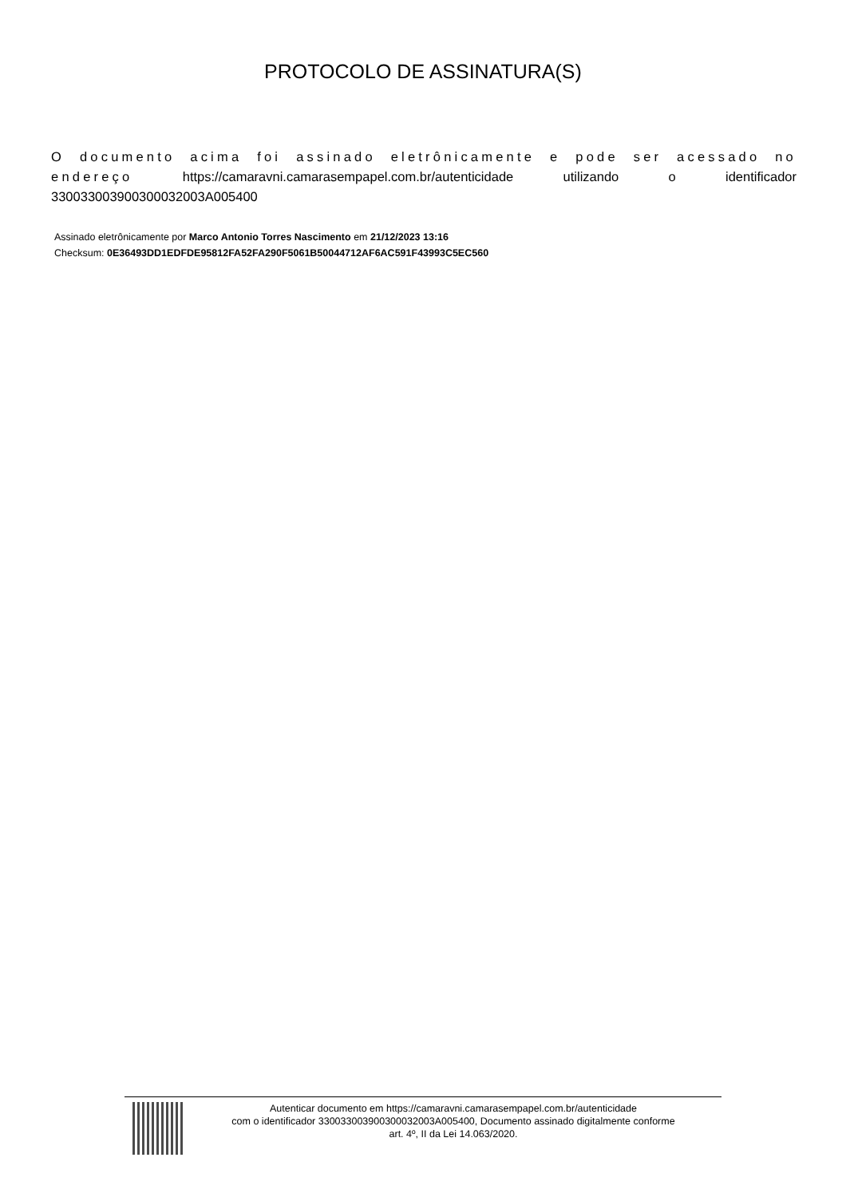PROTOCOLO DE ASSINATURA(S)
O documento acima foi assinado eletrônicamente e pode ser acessado no endereço https://camaravni.camarasempapel.com.br/autenticidade utilizando o identificador 330033003900300032003A005400
Assinado eletrônicamente por Marco Antonio Torres Nascimento em 21/12/2023 13:16
Checksum: 0E36493DD1EDFDE95812FA52FA290F5061B50044712AF6AC591F43993C5EC560
Autenticar documento em https://camaravni.camarasempapel.com.br/autenticidade
com o identificador 330033003900300032003A005400, Documento assinado digitalmente conforme
art. 4º, II da Lei 14.063/2020.